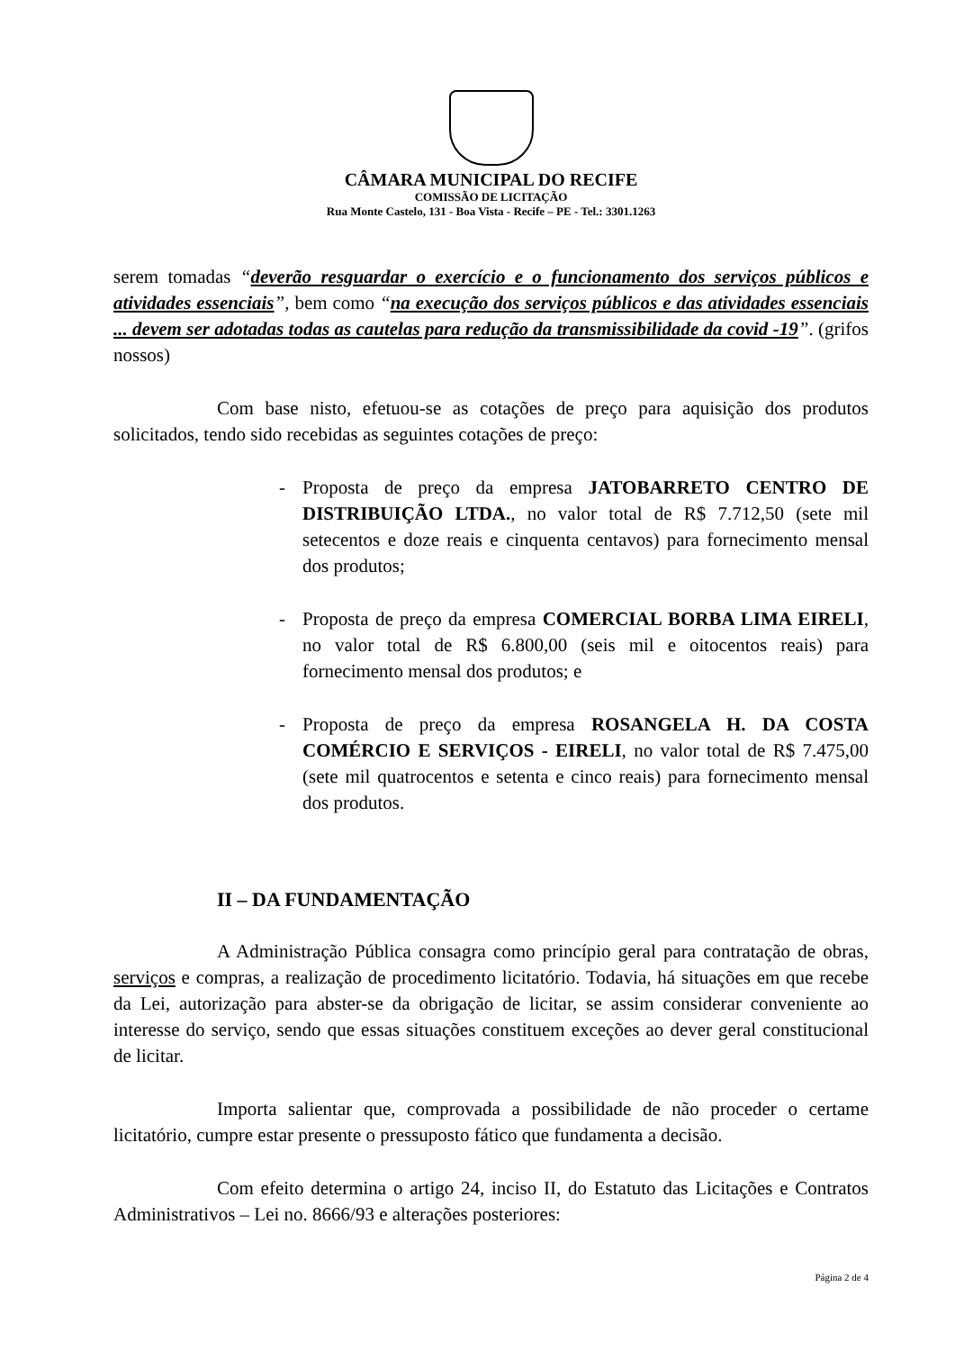CÂMARA MUNICIPAL DO RECIFE
COMISSÃO DE LICITAÇÃO
Rua Monte Castelo, 131 - Boa Vista - Recife – PE - Tel.: 3301.1263
serem tomadas “deverão resguardar o exercício e o funcionamento dos serviços públicos e atividades essenciais”, bem como “na execução dos serviços públicos e das atividades essenciais ... devem ser adotadas todas as cautelas para redução da transmissibilidade da covid -19”. (grifos nossos)
Com base nisto, efetuou-se as cotações de preço para aquisição dos produtos solicitados, tendo sido recebidas as seguintes cotações de preço:
- Proposta de preço da empresa JATOBARRETO CENTRO DE DISTRIBUIÇÃO LTDA., no valor total de R$ 7.712,50 (sete mil setecentos e doze reais e cinquenta centavos) para fornecimento mensal dos produtos;
- Proposta de preço da empresa COMERCIAL BORBA LIMA EIRELI, no valor total de R$ 6.800,00 (seis mil e oitocentos reais) para fornecimento mensal dos produtos; e
- Proposta de preço da empresa ROSANGELA H. DA COSTA COMÉRCIO E SERVIÇOS - EIRELI, no valor total de R$ 7.475,00 (sete mil quatrocentos e setenta e cinco reais) para fornecimento mensal dos produtos.
II – DA FUNDAMENTAÇÃO
A Administração Pública consagra como princípio geral para contratação de obras, serviços e compras, a realização de procedimento licitatório. Todavia, há situações em que recebe da Lei, autorização para abster-se da obrigação de licitar, se assim considerar conveniente ao interesse do serviço, sendo que essas situações constituem exceções ao dever geral constitucional de licitar.
Importa salientar que, comprovada a possibilidade de não proceder o certame licitatório, cumpre estar presente o pressuposto fático que fundamenta a decisão.
Com efeito determina o artigo 24, inciso II, do Estatuto das Licitações e Contratos Administrativos – Lei no. 8666/93 e alterações posteriores:
Página 2 de 4